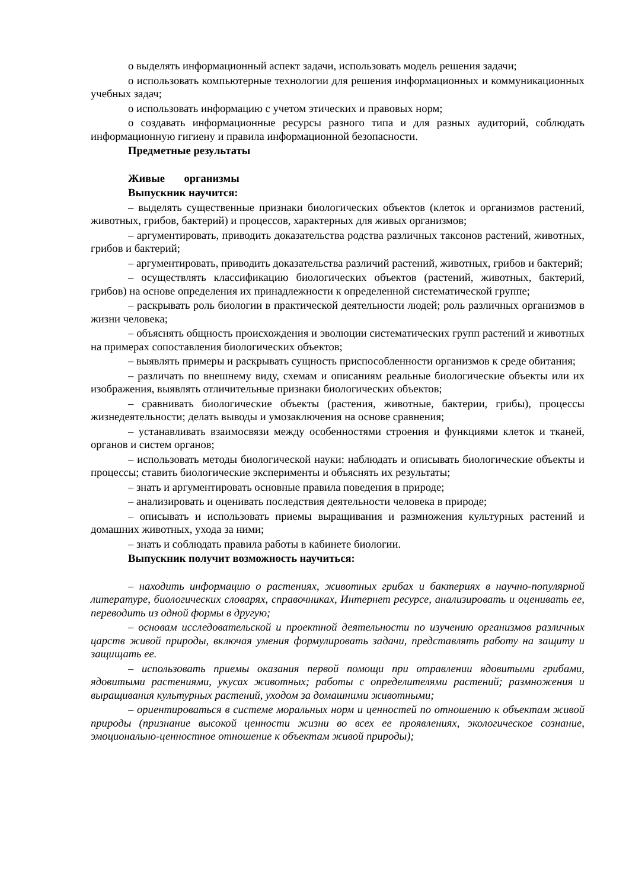o выделять информационный аспект задачи, использовать модель решения задачи;
o использовать компьютерные технологии для решения информационных и коммуникационных учебных задач;
o использовать информацию с учетом этических и правовых норм;
o создавать информационные ресурсы разного типа и для разных аудиторий, соблюдать информационную гигиену и правила информационной безопасности.
Предметные результаты
Живые организмы
Выпускник научится:
– выделять существенные признаки биологических объектов (клеток и организмов растений, животных, грибов, бактерий) и процессов, характерных для живых организмов;
– аргументировать, приводить доказательства родства различных таксонов растений, животных, грибов и бактерий;
– аргументировать, приводить доказательства различий растений, животных, грибов и бактерий;
– осуществлять классификацию биологических объектов (растений, животных, бактерий, грибов) на основе определения их принадлежности к определенной систематической группе;
– раскрывать роль биологии в практической деятельности людей; роль различных организмов в жизни человека;
– объяснять общность происхождения и эволюции систематических групп растений и животных на примерах сопоставления биологических объектов;
– выявлять примеры и раскрывать сущность приспособленности организмов к среде обитания;
– различать по внешнему виду, схемам и описаниям реальные биологические объекты или их изображения, выявлять отличительные признаки биологических объектов;
– сравнивать биологические объекты (растения, животные, бактерии, грибы), процессы жизнедеятельности; делать выводы и умозаключения на основе сравнения;
– устанавливать взаимосвязи между особенностями строения и функциями клеток и тканей, органов и систем органов;
– использовать методы биологической науки: наблюдать и описывать биологические объекты и процессы; ставить биологические эксперименты и объяснять их результаты;
– знать и аргументировать основные правила поведения в природе;
– анализировать и оценивать последствия деятельности человека в природе;
– описывать и использовать приемы выращивания и размножения культурных растений и домашних животных, ухода за ними;
– знать и соблюдать правила работы в кабинете биологии.
Выпускник получит возможность научиться:
– находить информацию о растениях, животных грибах и бактериях в научно-популярной литературе, биологических словарях, справочниках, Интернет ресурсе, анализировать и оценивать ее, переводить из одной формы в другую;
– основам исследовательской и проектной деятельности по изучению организмов различных царств живой природы, включая умения формулировать задачи, представлять работу на защиту и защищать ее.
– использовать приемы оказания первой помощи при отравлении ядовитыми грибами, ядовитыми растениями, укусах животных; работы с определителями растений; размножения и выращивания культурных растений, уходом за домашними животными;
– ориентироваться в системе моральных норм и ценностей по отношению к объектам живой природы (признание высокой ценности жизни во всех ее проявлениях, экологическое сознание, эмоционально-ценностное отношение к объектам живой природы);